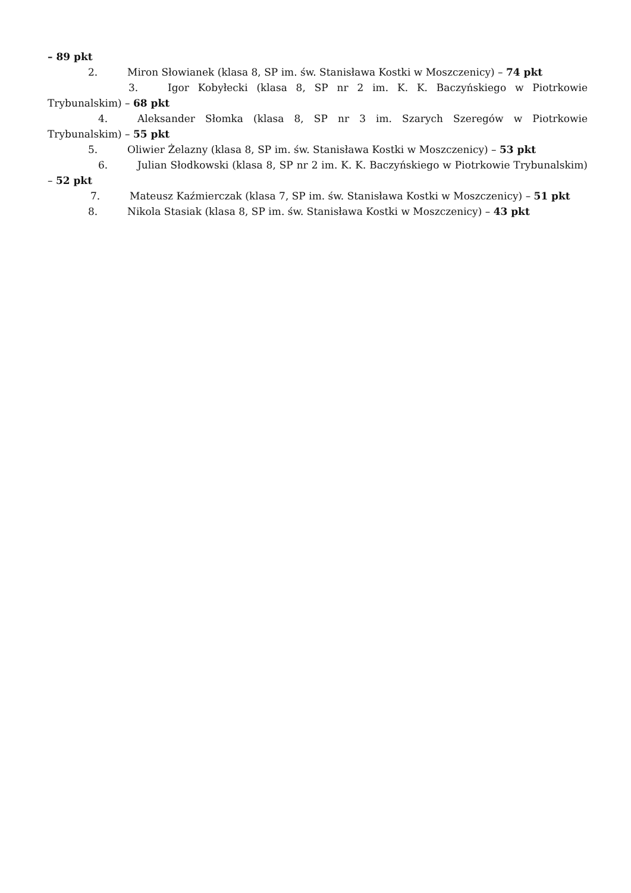– 89 pkt
2. Miron Słowianek (klasa 8, SP im. św. Stanisława Kostki w Moszczenicy) – 74 pkt
3. Igor Kobyłecki (klasa 8, SP nr 2 im. K. K. Baczyńskiego w Piotrkowie Trybunalskim) – 68 pkt
4. Aleksander Słomka (klasa 8, SP nr 3 im. Szarych Szeregów w Piotrkowie Trybunalskim) – 55 pkt
5. Oliwier Żelazny (klasa 8, SP im. św. Stanisława Kostki w Moszczenicy) – 53 pkt
6. Julian Słodkowski (klasa 8, SP nr 2 im. K. K. Baczyńskiego w Piotrkowie Trybunalskim) – 52 pkt
7. Mateusz Kaźmierczak (klasa 7, SP im. św. Stanisława Kostki w Moszczenicy) – 51 pkt
8. Nikola Stasiak (klasa 8, SP im. św. Stanisława Kostki w Moszczenicy) – 43 pkt